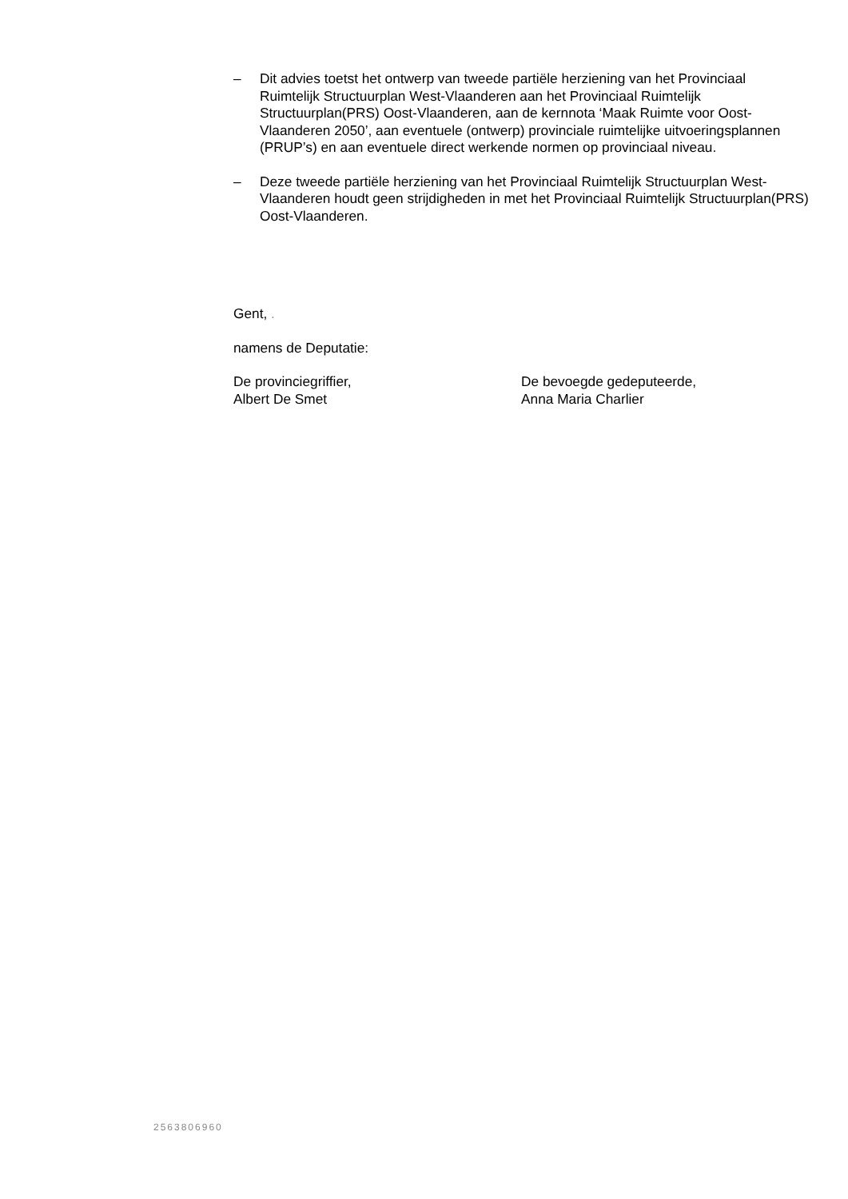– Dit advies toetst het ontwerp van tweede partiële herziening van het Provinciaal Ruimtelijk Structuurplan West-Vlaanderen aan het Provinciaal Ruimtelijk Structuurplan(PRS) Oost-Vlaanderen, aan de kernnota ‘Maak Ruimte voor Oost-Vlaanderen 2050’, aan eventuele (ontwerp) provinciale ruimtelijke uitvoeringsplannen (PRUP’s) en aan eventuele direct werkende normen op provinciaal niveau.
– Deze tweede partiële herziening van het Provinciaal Ruimtelijk Structuurplan West-Vlaanderen houdt geen strijdigheden in met het Provinciaal Ruimtelijk Structuurplan(PRS) Oost-Vlaanderen.
Gent, .
namens de Deputatie:
De provinciegriffier,
Albert De Smet
De bevoegde gedeputeerde,
Anna Maria Charlier
2563806960